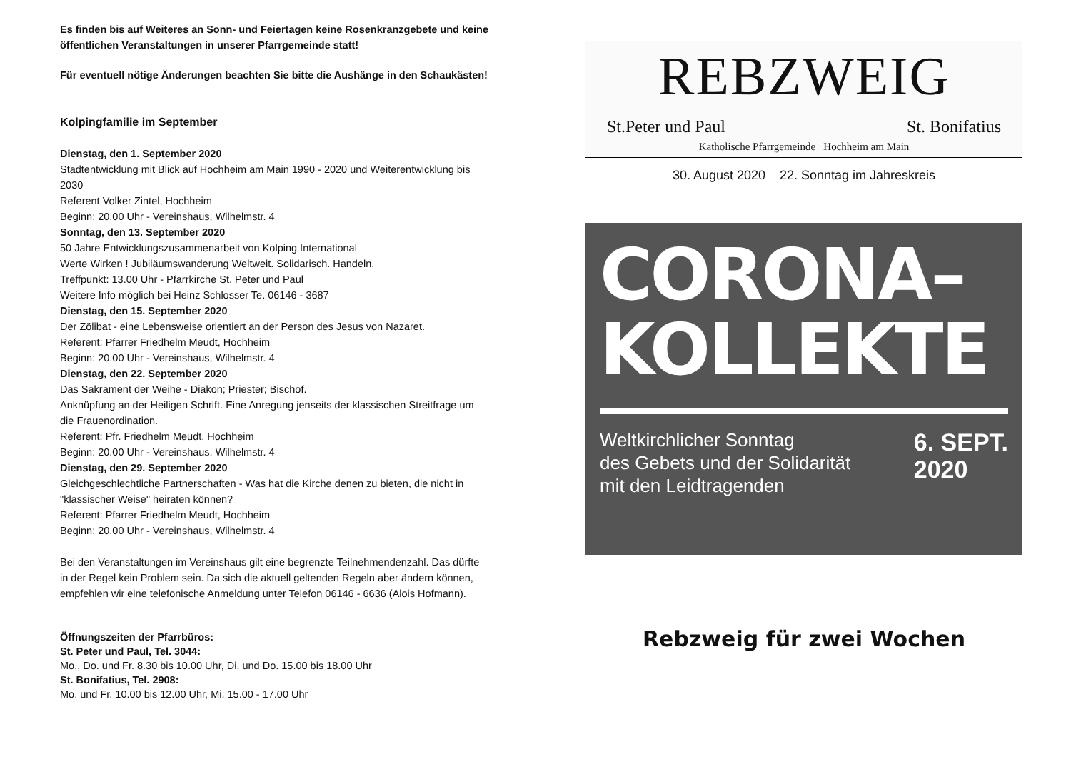Es finden bis auf Weiteres an Sonn- und Feiertagen keine Rosenkranzgebete und keine öffentlichen Veranstaltungen in unserer Pfarrgemeinde statt!
Für eventuell nötige Änderungen beachten Sie bitte die Aushänge in den Schaukästen!
Kolpingfamilie im September
Dienstag, den 1. September 2020
Stadtentwicklung mit Blick auf Hochheim am Main 1990 - 2020 und Weiterentwicklung bis 2030
Referent Volker Zintel, Hochheim
Beginn: 20.00 Uhr - Vereinshaus, Wilhelmstr. 4
Sonntag, den 13. September 2020
50 Jahre Entwicklungszusammenarbeit von Kolping International
Werte Wirken ! Jubiläumswanderung Weltweit. Solidarisch. Handeln.
Treffpunkt: 13.00 Uhr - Pfarrkirche St. Peter und Paul
Weitere Info möglich bei Heinz Schlosser Te. 06146 - 3687
Dienstag, den 15. September 2020
Der Zölibat - eine Lebensweise orientiert an der Person des Jesus von Nazaret.
Referent: Pfarrer Friedhelm Meudt, Hochheim
Beginn: 20.00 Uhr - Vereinshaus, Wilhelmstr. 4
Dienstag, den 22. September 2020
Das Sakrament der Weihe - Diakon; Priester; Bischof.
Anknüpfung an der Heiligen Schrift. Eine Anregung jenseits der klassischen Streitfrage um die Frauenordination.
Referent: Pfr. Friedhelm Meudt, Hochheim
Beginn: 20.00 Uhr - Vereinshaus, Wilhelmstr. 4
Dienstag, den 29. September 2020
Gleichgeschlechtliche Partnerschaften - Was hat die Kirche denen zu bieten, die nicht in "klassischer Weise" heiraten können?
Referent: Pfarrer Friedhelm Meudt, Hochheim
Beginn: 20.00 Uhr - Vereinshaus, Wilhelmstr. 4
Bei den Veranstaltungen im Vereinshaus gilt eine begrenzte Teilnehmendenzahl. Das dürfte in der Regel kein Problem sein. Da sich die aktuell geltenden Regeln aber ändern können, empfehlen wir eine telefonische Anmeldung unter Telefon 06146 - 6636 (Alois Hofmann).
Öffnungszeiten der Pfarrbüros:
St. Peter und Paul, Tel. 3044:
Mo., Do. und Fr. 8.30 bis 10.00 Uhr, Di. und Do. 15.00 bis 18.00 Uhr
St. Bonifatius, Tel. 2908:
Mo. und Fr. 10.00 bis 12.00 Uhr, Mi. 15.00 - 17.00 Uhr
REBZWEIG
St.Peter und Paul St. Bonifatius
Katholische Pfarrgemeinde Hochheim am Main
30. August 2020 22. Sonntag im Jahreskreis
CORONA–
KOLLEKTE
Weltkirchlicher Sonntag
des Gebets und der Solidarität
mit den Leidtragenden
6. SEPT.
2020
Rebzweig für zwei Wochen